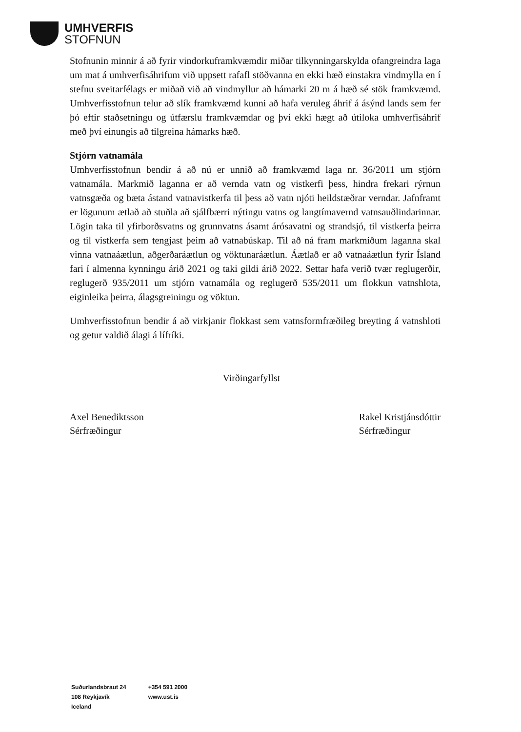UMHVERFIS
STOFNUN
Stofnunin minnir á að fyrir vindorkuframkvæmdir miðar tilkynningarskylda ofangreindra laga um mat á umhverfisáhrifum við uppsett rafafl stöðvanna en ekki hæð einstakra vindmylla en í stefnu sveitarfélags er miðað við að vindmyllur að hámarki 20 m á hæð sé stök framkvæmd. Umhverfisstofnun telur að slík framkvæmd kunni að hafa veruleg áhrif á ásýnd lands sem fer þó eftir staðsetningu og útfærslu framkvæmdar og því ekki hægt að útiloka umhverfisáhrif með því einungis að tilgreina hámarks hæð.
Stjórn vatnamála
Umhverfisstofnun bendir á að nú er unnið að framkvæmd laga nr. 36/2011 um stjórn vatnamála. Markmið laganna er að vernda vatn og vistkerfi þess, hindra frekari rýrnun vatnsgæða og bæta ástand vatnavistkerfa til þess að vatn njóti heildstæðrar verndar. Jafnframt er lögunum ætlað að stuðla að sjálfbærri nýtingu vatns og langtímavernd vatnsauðlindarinnar. Lögin taka til yfirborðsvatns og grunnvatns ásamt árósavatni og strandsjó, til vistkerfa þeirra og til vistkerfa sem tengjast þeim að vatnabúskap. Til að ná fram markmiðum laganna skal vinna vatnaáætlun, aðgerðaráætlun og vöktunaráætlun. Áætlað er að vatnaáætlun fyrir Ísland fari í almenna kynningu árið 2021 og taki gildi árið 2022. Settar hafa verið tvær reglugerðir, reglugerð 935/2011 um stjórn vatnamála og reglugerð 535/2011 um flokkun vatnshlota, eiginleika þeirra, álagsgreiningu og vöktun.
Umhverfisstofnun bendir á að virkjanir flokkast sem vatnsformfræðileg breyting á vatnshloti og getur valdið álagi á lífríki.
Axel Benediktsson
Sérfræðingur
Virðingarfyllst
Rakel Kristjánsdóttir
Sérfræðingur
Suðurlandsbraut 24
108 Reykjavík
Iceland
+354 591 2000
www.ust.is